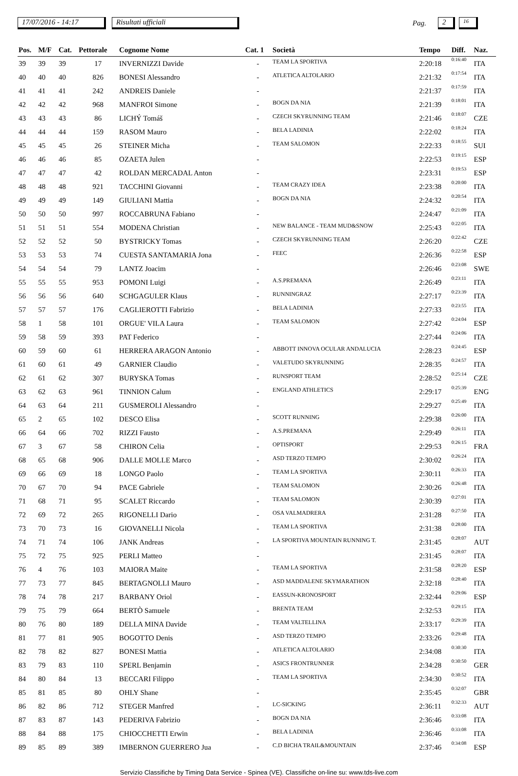17/07/2016 - 14:17 Risultati ufficiali Pag. 2 16
| Pos. | M/F | Cat. | Pettorale | Cognome Nome | Cat. 1 | Società | Tempo | Diff. | Naz. |
| --- | --- | --- | --- | --- | --- | --- | --- | --- | --- |
| 39 | 39 | 39 | 17 | INVERNIZZI Davide | - | TEAM LA SPORTIVA | 2:20:18 | 0:16:40 | ITA |
| 40 | 40 | 40 | 826 | BONESI Alessandro | - | ATLETICA ALTOLARIO | 2:21:32 | 0:17:54 | ITA |
| 41 | 41 | 41 | 242 | ANDREIS Daniele | - | | 2:21:37 | 0:17:59 | ITA |
| 42 | 42 | 42 | 968 | MANFROI Simone | - | BOGN DA NIA | 2:21:39 | 0:18:01 | ITA |
| 43 | 43 | 43 | 86 | LICHÝ Tomáš | - | CZECH SKYRUNNING TEAM | 2:21:46 | 0:18:07 | CZE |
| 44 | 44 | 44 | 159 | RASOM Mauro | - | BELA LADINIA | 2:22:02 | 0:18:24 | ITA |
| 45 | 45 | 45 | 26 | STEINER Micha | - | TEAM SALOMON | 2:22:33 | 0:18:55 | SUI |
| 46 | 46 | 46 | 85 | OZAETA Julen | - | | 2:22:53 | 0:19:15 | ESP |
| 47 | 47 | 47 | 42 | ROLDAN MERCADAL Anton | - | | 2:23:31 | 0:19:53 | ESP |
| 48 | 48 | 48 | 921 | TACCHINI Giovanni | - | TEAM CRAZY IDEA | 2:23:38 | 0:20:00 | ITA |
| 49 | 49 | 49 | 149 | GIULIANI Mattia | - | BOGN DA NIA | 2:24:32 | 0:20:54 | ITA |
| 50 | 50 | 50 | 997 | ROCCABRUNA Fabiano | - | | 2:24:47 | 0:21:09 | ITA |
| 51 | 51 | 51 | 554 | MODENA Christian | - | NEW BALANCE - TEAM MUD&SNOW | 2:25:43 | 0:22:05 | ITA |
| 52 | 52 | 52 | 50 | BYSTRICKY Tomas | - | CZECH SKYRUNNING TEAM | 2:26:20 | 0:22:42 | CZE |
| 53 | 53 | 53 | 74 | CUESTA SANTAMARIA Jona | - | FEEC | 2:26:36 | 0:22:58 | ESP |
| 54 | 54 | 54 | 79 | LANTZ Joacim | - | | 2:26:46 | 0:23:08 | SWE |
| 55 | 55 | 55 | 953 | POMONI Luigi | - | A.S.PREMANA | 2:26:49 | 0:23:11 | ITA |
| 56 | 56 | 56 | 640 | SCHGAGULER Klaus | - | RUNNINGRAZ | 2:27:17 | 0:23:39 | ITA |
| 57 | 57 | 57 | 176 | CAGLIEROTTI Fabrizio | - | BELA LADINIA | 2:27:33 | 0:23:55 | ITA |
| 58 | 1 | 58 | 101 | ORGUE' VILA Laura | - | TEAM SALOMON | 2:27:42 | 0:24:04 | ESP |
| 59 | 58 | 59 | 393 | PAT Federico | - | | 2:27:44 | 0:24:06 | ITA |
| 60 | 59 | 60 | 61 | HERRERA ARAGON Antonio | - | ABBOTT INNOVA OCULAR ANDALUCIA | 2:28:23 | 0:24:45 | ESP |
| 61 | 60 | 61 | 49 | GARNIER Claudio | - | VALETUDO SKYRUNNING | 2:28:35 | 0:24:57 | ITA |
| 62 | 61 | 62 | 307 | BURYSKA Tomas | - | RUNSPORT TEAM | 2:28:52 | 0:25:14 | CZE |
| 63 | 62 | 63 | 961 | TINNION Calum | - | ENGLAND ATHLETICS | 2:29:17 | 0:25:39 | ENG |
| 64 | 63 | 64 | 211 | GUSMEROLI Alessandro | - | | 2:29:27 | 0:25:49 | ITA |
| 65 | 2 | 65 | 102 | DESCO Elisa | - | SCOTT RUNNING | 2:29:38 | 0:26:00 | ITA |
| 66 | 64 | 66 | 702 | RIZZI Fausto | - | A.S.PREMANA | 2:29:49 | 0:26:11 | ITA |
| 67 | 3 | 67 | 58 | CHIRON Celia | - | OPTISPORT | 2:29:53 | 0:26:15 | FRA |
| 68 | 65 | 68 | 906 | DALLE MOLLE Marco | - | ASD TERZO TEMPO | 2:30:02 | 0:26:24 | ITA |
| 69 | 66 | 69 | 18 | LONGO Paolo | - | TEAM LA SPORTIVA | 2:30:11 | 0:26:33 | ITA |
| 70 | 67 | 70 | 94 | PACE Gabriele | - | TEAM SALOMON | 2:30:26 | 0:26:48 | ITA |
| 71 | 68 | 71 | 95 | SCALET Riccardo | - | TEAM SALOMON | 2:30:39 | 0:27:01 | ITA |
| 72 | 69 | 72 | 265 | RIGONELLI Dario | - | OSA VALMADRERA | 2:31:28 | 0:27:50 | ITA |
| 73 | 70 | 73 | 16 | GIOVANELLI Nicola | - | TEAM LA SPORTIVA | 2:31:38 | 0:28:00 | ITA |
| 74 | 71 | 74 | 106 | JANK Andreas | - | LA SPORTIVA MOUNTAIN RUNNING T. | 2:31:45 | 0:28:07 | AUT |
| 75 | 72 | 75 | 925 | PERLI Matteo | - | | 2:31:45 | 0:28:07 | ITA |
| 76 | 4 | 76 | 103 | MAIORA Maite | - | TEAM LA SPORTIVA | 2:31:58 | 0:28:20 | ESP |
| 77 | 73 | 77 | 845 | BERTAGNOLLI Mauro | - | ASD MADDALENE SKYMARATHON | 2:32:18 | 0:28:40 | ITA |
| 78 | 74 | 78 | 217 | BARBANY Oriol | - | EASSUN-KRONOSPORT | 2:32:44 | 0:29:06 | ESP |
| 79 | 75 | 79 | 664 | BERTÒ Samuele | - | BRENTA TEAM | 2:32:53 | 0:29:15 | ITA |
| 80 | 76 | 80 | 189 | DELLA MINA Davide | - | TEAM VALTELLINA | 2:33:17 | 0:29:39 | ITA |
| 81 | 77 | 81 | 905 | BOGOTTO Denis | - | ASD TERZO TEMPO | 2:33:26 | 0:29:48 | ITA |
| 82 | 78 | 82 | 827 | BONESI Mattia | - | ATLETICA ALTOLARIO | 2:34:08 | 0:30:30 | ITA |
| 83 | 79 | 83 | 110 | SPERL Benjamin | - | ASICS FRONTRUNNER | 2:34:28 | 0:30:50 | GER |
| 84 | 80 | 84 | 13 | BECCARI Filippo | - | TEAM LA SPORTIVA | 2:34:30 | 0:30:52 | ITA |
| 85 | 81 | 85 | 80 | OHLY Shane | - | | 2:35:45 | 0:32:07 | GBR |
| 86 | 82 | 86 | 712 | STEGER Manfred | - | LC-SICKING | 2:36:11 | 0:32:33 | AUT |
| 87 | 83 | 87 | 143 | PEDERIVA Fabrizio | - | BOGN DA NIA | 2:36:46 | 0:33:08 | ITA |
| 88 | 84 | 88 | 175 | CHIOCCHETTI Erwin | - | BELA LADINIA | 2:36:46 | 0:33:08 | ITA |
| 89 | 85 | 89 | 389 | IMBERNON GUERRERO Jua | - | C.D BICHA TRAIL&MOUNTAIN | 2:37:46 | 0:34:08 | ESP |
Servizio Classifiche by Timing Data Service - Spinea (VE). Classifiche on-line su: www.tds-live.com